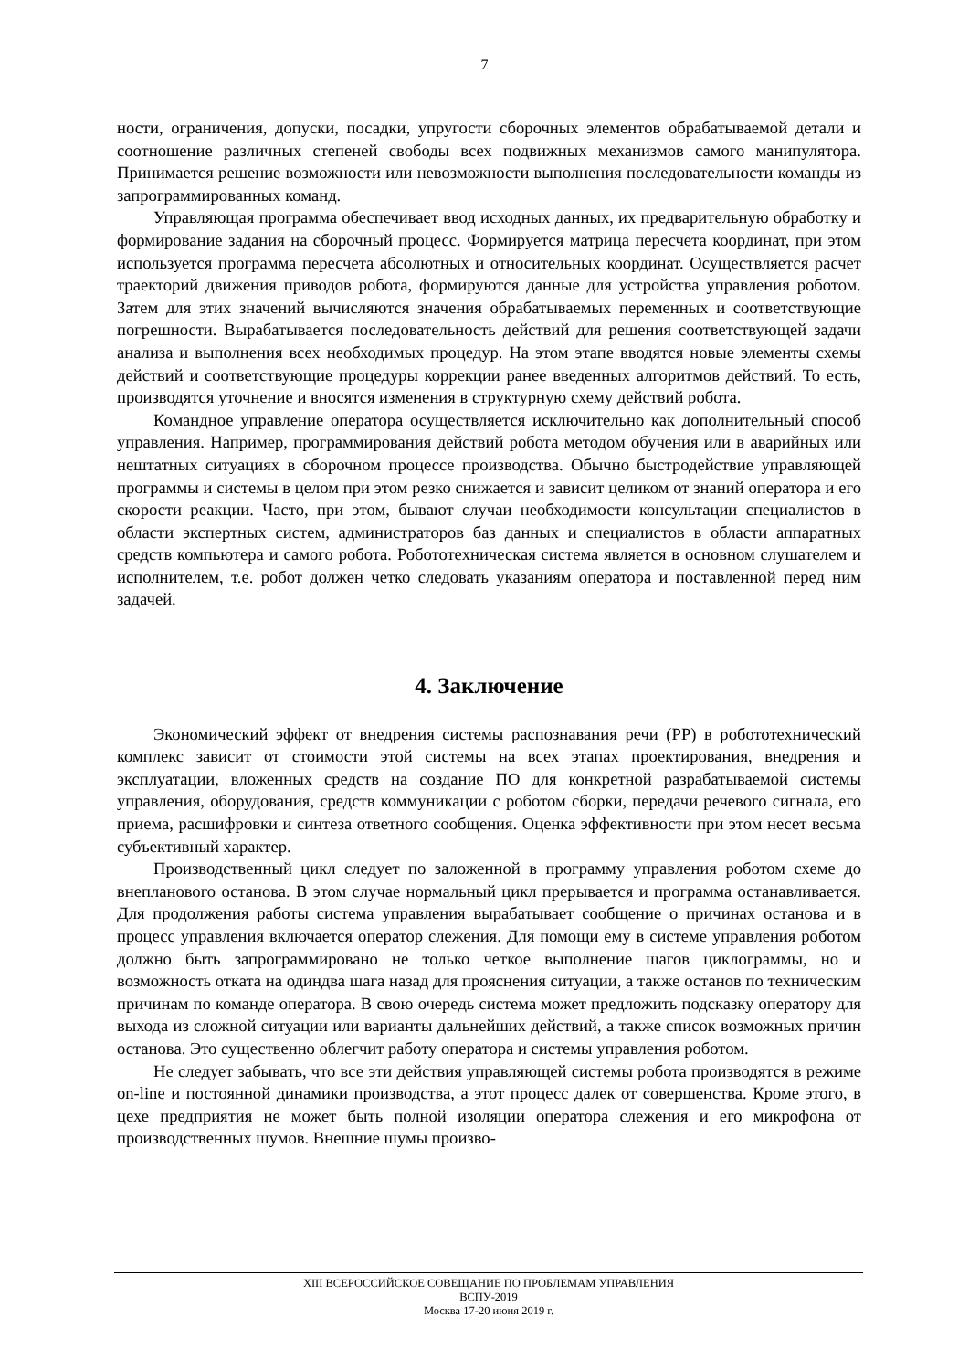7
ности, ограничения, допуски, посадки, упругости сборочных элементов обрабатываемой детали и соотношение различных степеней свободы всех подвижных механизмов самого манипулятора. Принимается решение возможности или невозможности выполнения последовательности команды из запрограммированных команд.
Управляющая программа обеспечивает ввод исходных данных, их предварительную обработку и формирование задания на сборочный процесс. Формируется матрица пересчета координат, при этом используется программа пересчета абсолютных и относительных координат. Осуществляется расчет траекторий движения приводов робота, формируются данные для устройства управления роботом. Затем для этих значений вычисляются значения обрабатываемых переменных и соответствующие погрешности. Вырабатывается последовательность действий для решения соответствующей задачи анализа и выполнения всех необходимых процедур. На этом этапе вводятся новые элементы схемы действий и соответствующие процедуры коррекции ранее введенных алгоритмов действий. То есть, производятся уточнение и вносятся изменения в структурную схему действий робота.
Командное управление оператора осуществляется исключительно как дополнительный способ управления. Например, программирования действий робота методом обучения или в аварийных или нештатных ситуациях в сборочном процессе производства. Обычно быстродействие управляющей программы и системы в целом при этом резко снижается и зависит целиком от знаний оператора и его скорости реакции. Часто, при этом, бывают случаи необходимости консультации специалистов в области экспертных систем, администраторов баз данных и специалистов в области аппаратных средств компьютера и самого робота. Робототехническая система является в основном слушателем и исполнителем, т.е. робот должен четко следовать указаниям оператора и поставленной перед ним задачей.
4. Заключение
Экономический эффект от внедрения системы распознавания речи (РР) в робототехнический комплекс зависит от стоимости этой системы на всех этапах проектирования, внедрения и эксплуатации, вложенных средств на создание ПО для конкретной разрабатываемой системы управления, оборудования, средств коммуникации с роботом сборки, передачи речевого сигнала, его приема, расшифровки и синтеза ответного сообщения. Оценка эффективности при этом несет весьма субъективный характер.
Производственный цикл следует по заложенной в программу управления роботом схеме до внепланового останова. В этом случае нормальный цикл прерывается и программа останавливается. Для продолжения работы система управления вырабатывает сообщение о причинах останова и в процесс управления включается оператор слежения. Для помощи ему в системе управления роботом должно быть запрограммировано не только четкое выполнение шагов циклограммы, но и возможность отката на одиндва шага назад для прояснения ситуации, а также останов по техническим причинам по команде оператора. В свою очередь система может предложить подсказку оператору для выхода из сложной ситуации или варианты дальнейших действий, а также список возможных причин останова. Это существенно облегчит работу оператора и системы управления роботом.
Не следует забывать, что все эти действия управляющей системы робота производятся в режиме on-line и постоянной динамики производства, а этот процесс далек от совершенства. Кроме этого, в цехе предприятия не может быть полной изоляции оператора слежения и его микрофона от производственных шумов. Внешние шумы произво-
XIII ВСЕРОССИЙСКОЕ СОВЕЩАНИЕ ПО ПРОБЛЕМАМ УПРАВЛЕНИЯ
ВСПУ-2019
Москва 17-20 июня 2019 г.